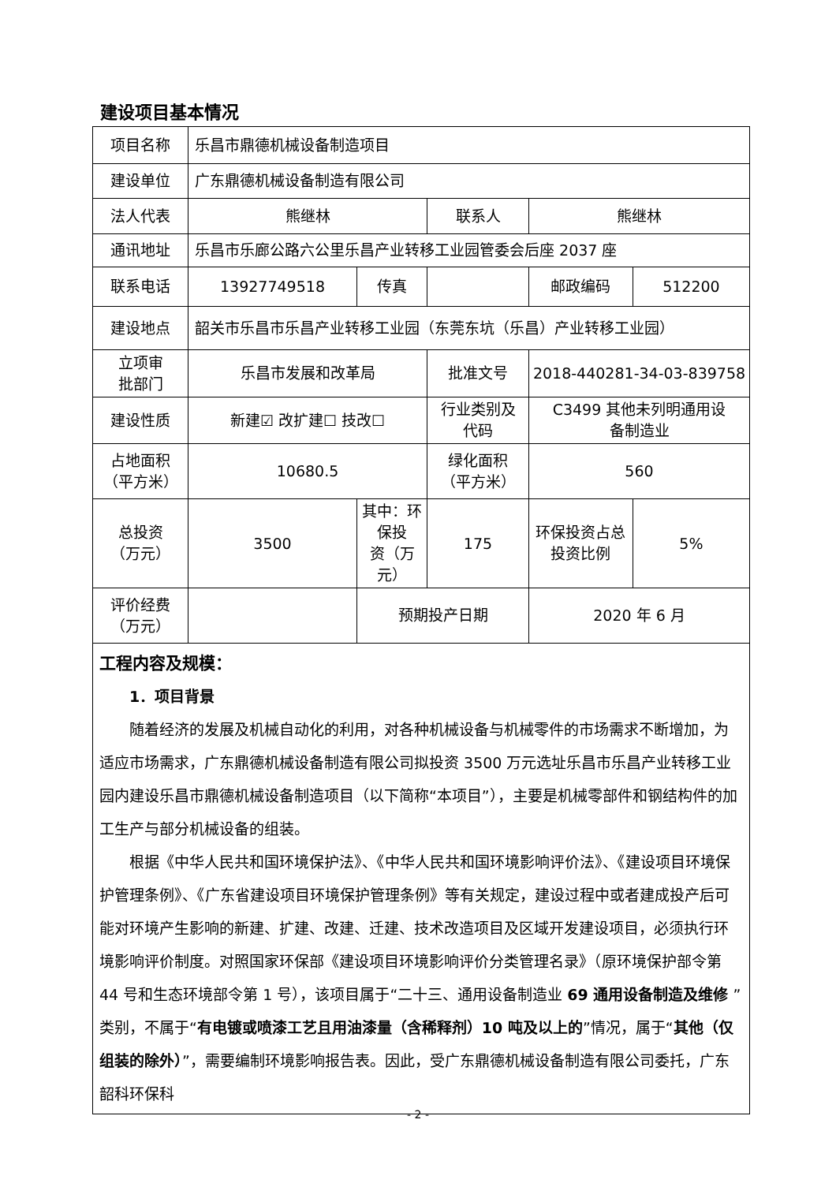建设项目基本情况
| 项目名称 | 乐昌市鼎德机械设备制造项目 | | | | |
| 建设单位 | 广东鼎德机械设备制造有限公司 | | | | |
| 法人代表 | 熊继林 | | 联系人 | 熊继林 | |
| 通讯地址 | 乐昌市乐廊公路六公里乐昌产业转移工业园管委会后座 2037 座 | | | | |
| 联系电话 | 13927749518 | 传真 | | 邮政编码 | 512200 |
| 建设地点 | 韶关市乐昌市乐昌产业转移工业园（东莞东坑（乐昌）产业转移工业园） | | | | |
| 立项审 批部门 | 乐昌市发展和改革局 | | 批准文号 | 2018-440281-34-03-839758 | |
| 建设性质 | 新建☑ 改扩建☐ 技改☐ | | 行业类别及 代码 | C3499 其他未列明通用设 备制造业 | |
| 占地面积 （平方米） | 10680.5 | | 绿化面积 （平方米） | 560 | |
| 总投资 （万元） | 3500 | 其中：环保投 资（万元） | 175 | 环保投资占总 投资比例 | 5% |
| 评价经费 （万元） | | 预期投产日期 | | 2020 年 6 月 | |
| 工程内容及规模： 1．项目背景 随着经济的发展及机械自动化的利用，对各种机械设备与机械零件的市场需求不断增加，为适应市场需求，广东鼎德机械设备制造有限公司拟投资 3500 万元选址乐昌市乐昌产业转移工业园内建设乐昌市鼎德机械设备制造项目（以下简称“本项目”），主要是机械零部件和钢结构件的加工生产与部分机械设备的组装。 根据《中华人民共和国环境保护法》、《中华人民共和国环境影响评价法》、《建设项目环境保护管理条例》、《广东省建设项目环境保护管理条例》等有关规定，建设过程中或者建成投产后可能对环境产生影响的新建、扩建、改建、迁建、技术改造项目及区域开发建设项目，必须执行环境影响评价制度。对照国家环保部《建设项目环境影响评价分类管理名录》（原环境保护部令第 44 号和生态环境部令第 1 号），该项目属于“二十三、通用设备制造业 69 通用设备制造及维修 ”类别，不属于“ 有电镀或喷漆工艺且用油漆量（含稀释剂）10 吨及以上的 ”情况，属于“ 其他（仅组装的除外） ”，需要编制环境影响报告表。因此，受广东鼎德机械设备制造有限公司委托，广东韶科环保科 | | | | | |
- 2 -